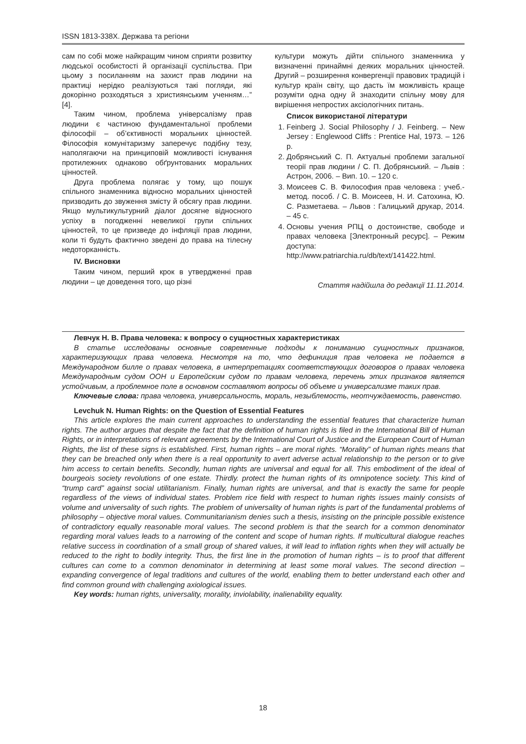ISSN 1813-338X. Держава та регіони
сам по собі може найкращим чином сприяти розвитку людської особистості й організації суспільства. При цьому з посиланням на захист прав людини на практиці нерідко реалізуються такі погляди, які докорінно розходяться з християнським ученням…” [4].
Таким чином, проблема універсалізму прав людини є частиною фундаментальної проблеми філософії – об’єктивності моральних цінностей. Філософія комунітаризму заперечує подібну тезу, наполягаючи на принциповій можливості існування протилежних однаково обґрунтованих моральних цінностей.
Друга проблема полягає у тому, що пошук спільного знаменника відносно моральних цінностей призводить до звуження змісту й обсягу прав людини. Якщо мультикультурний діалог досягне відносного успіху в погодженні невеликої групи спільних цінностей, то це призведе до інфляції прав людини, коли ті будуть фактично зведені до права на тілесну недоторканність.
IV. Висновки
Таким чином, перший крок в утвердженні прав людини – це доведення того, що різні
культури можуть дійти спільного знаменника у визначенні принаймні деяких моральних цінностей. Другий – розширення конвергенції правових традицій і культур країн світу, що дасть їм можливість краще розуміти одна одну й знаходити спільну мову для вирішення непростих аксіологічних питань.
Список використаної літератури
1. Feinberg J. Social Philosophy / J. Feinberg. – New Jersey : Englewood Cliffs : Prentice Hal, 1973. – 126 p.
2. Добрянський С. П. Актуальні проблеми загальної теорії прав людини / С. П. Добрянський. – Львів : Астрон, 2006. – Вип. 10. – 120 с.
3. Моисеев С. В. Философия прав человека : учеб.-метод. пособ. / С. В. Моисеев, Н. И. Сатохина, Ю. С. Разметаева. – Львов : Галицький друкар, 2014. – 45 с.
4. Основы учения РПЦ о достоинстве, свободе и правах человека [Электронный ресурс]. – Режим доступа: http://www.patriarchia.ru/db/text/141422.html.
Стаття надійшла до редакції 11.11.2014.
Левчук Н. В. Права человека: к вопросу о сущностных характеристиках
В статье исследованы основные современные подходы к пониманию сущностных признаков, характеризующих права человека. Несмотря на то, что дефиниция прав человека не подается в Международном билле о правах человека, в интерпретациях соответствующих договоров о правах человека Международным судом ООН и Европейским судом по правам человека, перечень этих признаков является устойчивым, а проблемное поле в основном составляют вопросы об объеме и универсализме таких прав.
Ключевые слова: права человека, универсальность, мораль, незыблемость, неотчуждаемость, равенство.
Levchuk N. Human Rights: on the Question of Essential Features
This article explores the main current approaches to understanding the essential features that characterize human rights. The author argues that despite the fact that the definition of human rights is filed in the International Bill of Human Rights, or in interpretations of relevant agreements by the International Court of Justice and the European Court of Human Rights, the list of these signs is established. First, human rights – are moral rights. “Morality” of human rights means that they can be breached only when there is a real opportunity to avert adverse actual relationship to the person or to give him access to certain benefits. Secondly, human rights are universal and equal for all. This embodiment of the ideal of bourgeois society revolutions of one estate. Thirdly. protect the human rights of its omnipotence society. This kind of “trump card” against social utilitarianism. Finally, human rights are universal, and that is exactly the same for people regardless of the views of individual states. Problem rice field with respect to human rights issues mainly consists of volume and universality of such rights. The problem of universality of human rights is part of the fundamental problems of philosophy – objective moral values. Communitarianism denies such a thesis, insisting on the principle possible existence of contradictory equally reasonable moral values. The second problem is that the search for a common denominator regarding moral values leads to a narrowing of the content and scope of human rights. If multicultural dialogue reaches relative success in coordination of a small group of shared values, it will lead to inflation rights when they will actually be reduced to the right to bodily integrity. Thus, the first line in the promotion of human rights – is to proof that different cultures can come to a common denominator in determining at least some moral values. The second direction – expanding convergence of legal traditions and cultures of the world, enabling them to better understand each other and find common ground with challenging axiological issues.
Key words: human rights, universality, morality, inviolability, inalienability equality.
18